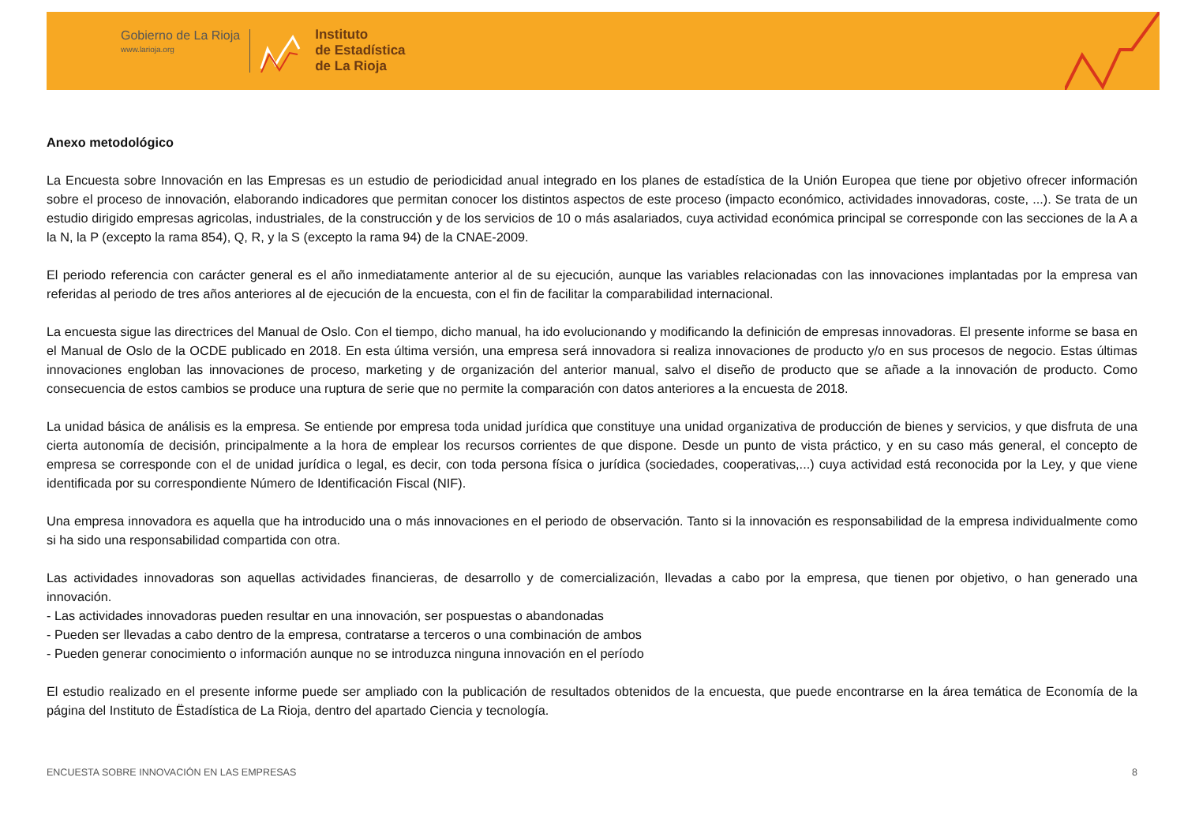Gobierno de La Rioja
www.larioja.org
Instituto
de Estadística
de La Rioja
Anexo metodológico
La Encuesta sobre Innovación en las Empresas es un estudio de periodicidad anual integrado en los planes de estadística de la Unión Europea que tiene por objetivo ofrecer información sobre el proceso de innovación, elaborando indicadores que permitan conocer los distintos aspectos de este proceso (impacto económico, actividades innovadoras, coste, ...). Se trata de un estudio dirigido empresas agricolas, industriales, de la construcción y de los servicios de 10 o más asalariados, cuya actividad económica principal se corresponde con las secciones de la A a la N, la P (excepto la rama 854), Q, R, y la S (excepto la rama 94) de la CNAE-2009.
El periodo referencia con carácter general es el año inmediatamente anterior al de su ejecución, aunque las variables relacionadas con las innovaciones implantadas por la empresa van referidas al periodo de tres años anteriores al de ejecución de la encuesta, con el fin de facilitar la comparabilidad internacional.
La encuesta sigue las directrices del Manual de Oslo. Con el tiempo, dicho manual, ha ido evolucionando y modificando la definición de empresas innovadoras. El presente informe se basa en el Manual de Oslo de la OCDE publicado en 2018. En esta última versión, una empresa será innovadora si realiza innovaciones de producto y/o en sus procesos de negocio. Estas últimas innovaciones engloban las innovaciones de proceso, marketing y de organización del anterior manual, salvo el diseño de producto que se añade a la innovación de producto. Como consecuencia de estos cambios se produce una ruptura de serie que no permite la comparación con datos anteriores a la encuesta de 2018.
La unidad básica de análisis es la empresa. Se entiende por empresa toda unidad jurídica que constituye una unidad organizativa de producción de bienes y servicios, y que disfruta de una cierta autonomía de decisión, principalmente a la hora de emplear los recursos corrientes de que dispone. Desde un punto de vista práctico, y en su caso más general, el concepto de empresa se corresponde con el de unidad jurídica o legal, es decir, con toda persona física o jurídica (sociedades, cooperativas,...) cuya actividad está reconocida por la Ley, y que viene identificada por su correspondiente Número de Identificación Fiscal (NIF).
Una empresa innovadora es aquella que ha introducido una o más innovaciones en el periodo de observación. Tanto si la innovación es responsabilidad de la empresa individualmente como si ha sido una responsabilidad compartida con otra.
Las actividades innovadoras son aquellas actividades financieras, de desarrollo y de comercialización, llevadas a cabo por la empresa, que tienen por objetivo, o han generado una innovación.
- Las actividades innovadoras pueden resultar en una innovación, ser pospuestas o abandonadas
- Pueden ser llevadas a cabo dentro de la empresa, contratarse a terceros o una combinación de ambos
- Pueden generar conocimiento o información aunque no se introduzca ninguna innovación en el período
El estudio realizado en el presente informe puede ser ampliado con la publicación de resultados obtenidos de la encuesta, que puede encontrarse en la área temática de Economía de la página del Instituto de Ëstadística de La Rioja, dentro del apartado Ciencia y tecnología.
ENCUESTA SOBRE INNOVACIÓN EN LAS EMPRESAS 8